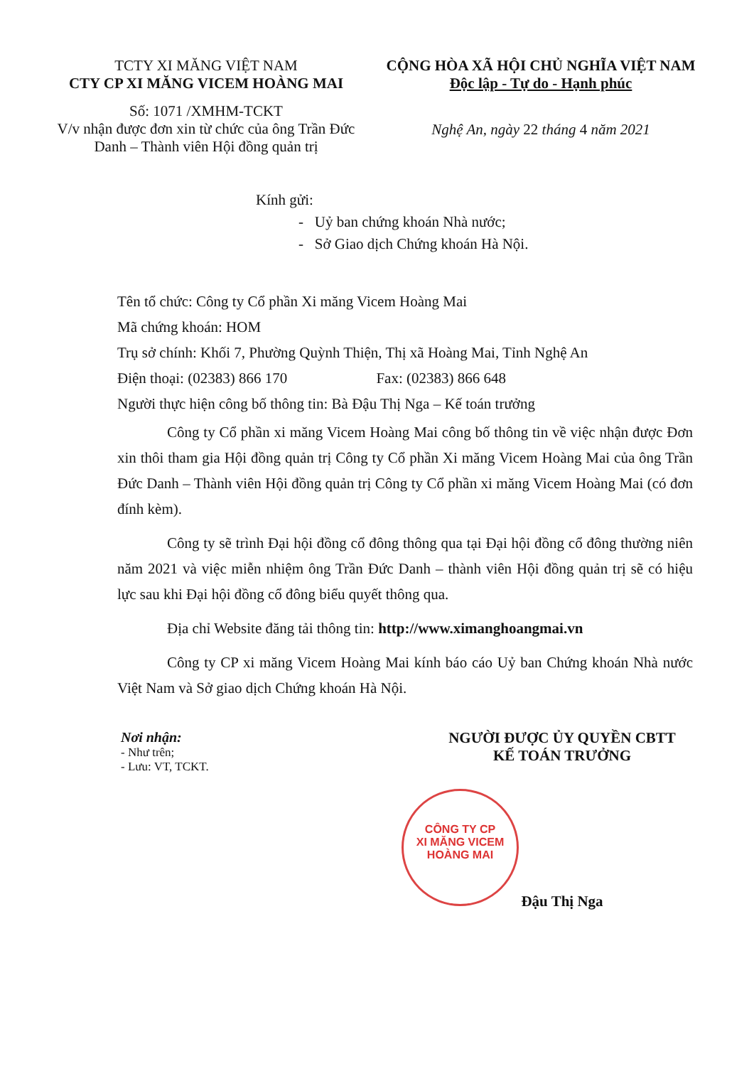TCTY XI MĂNG VIỆT NAM
CTY CP XI MĂNG VICEM HOÀNG MAI
Số: 1071 /XMHM-TCKT
V/v nhận được đơn xin từ chức của ông Trần Đức Danh – Thành viên Hội đồng quản trị
CỘNG HÒA XÃ HỘI CHỦ NGHĨA VIỆT NAM
Độc lập - Tự do - Hạnh phúc
Nghệ An, ngày 22 tháng 4 năm 2021
Kính gửi:
- Uỷ ban chứng khoán Nhà nước;
- Sở Giao dịch Chứng khoán Hà Nội.
Tên tổ chức: Công ty Cổ phần Xi măng Vicem Hoàng Mai
Mã chứng khoán: HOM
Trụ sở chính: Khối 7, Phường Quỳnh Thiện, Thị xã Hoàng Mai, Tỉnh Nghệ An
Điện thoại: (02383) 866 170 Fax: (02383) 866 648
Người thực hiện công bố thông tin: Bà Đậu Thị Nga – Kế toán trưởng
Công ty Cổ phần xi măng Vicem Hoàng Mai công bố thông tin về việc nhận được Đơn xin thôi tham gia Hội đồng quản trị Công ty Cổ phần Xi măng Vicem Hoàng Mai của ông Trần Đức Danh – Thành viên Hội đồng quản trị Công ty Cổ phần xi măng Vicem Hoàng Mai (có đơn đính kèm).
Công ty sẽ trình Đại hội đồng cổ đông thông qua tại Đại hội đồng cổ đông thường niên năm 2021 và việc miễn nhiệm ông Trần Đức Danh – thành viên Hội đồng quản trị sẽ có hiệu lực sau khi Đại hội đồng cổ đông biểu quyết thông qua.
Địa chỉ Website đăng tải thông tin: http://www.ximanghoangmai.vn
Công ty CP xi măng Vicem Hoàng Mai kính báo cáo Uỷ ban Chứng khoán Nhà nước Việt Nam và Sở giao dịch Chứng khoán Hà Nội.
Nơi nhận:
- Như trên;
- Lưu: VT, TCKT.
NGƯỜI ĐƯỢC ỦY QUYỀN CBTT
KẾ TOÁN TRƯỞNG
Đậu Thị Nga
CÔNG TY CP
XI MĂNG VICEM
HOÀNG MAI